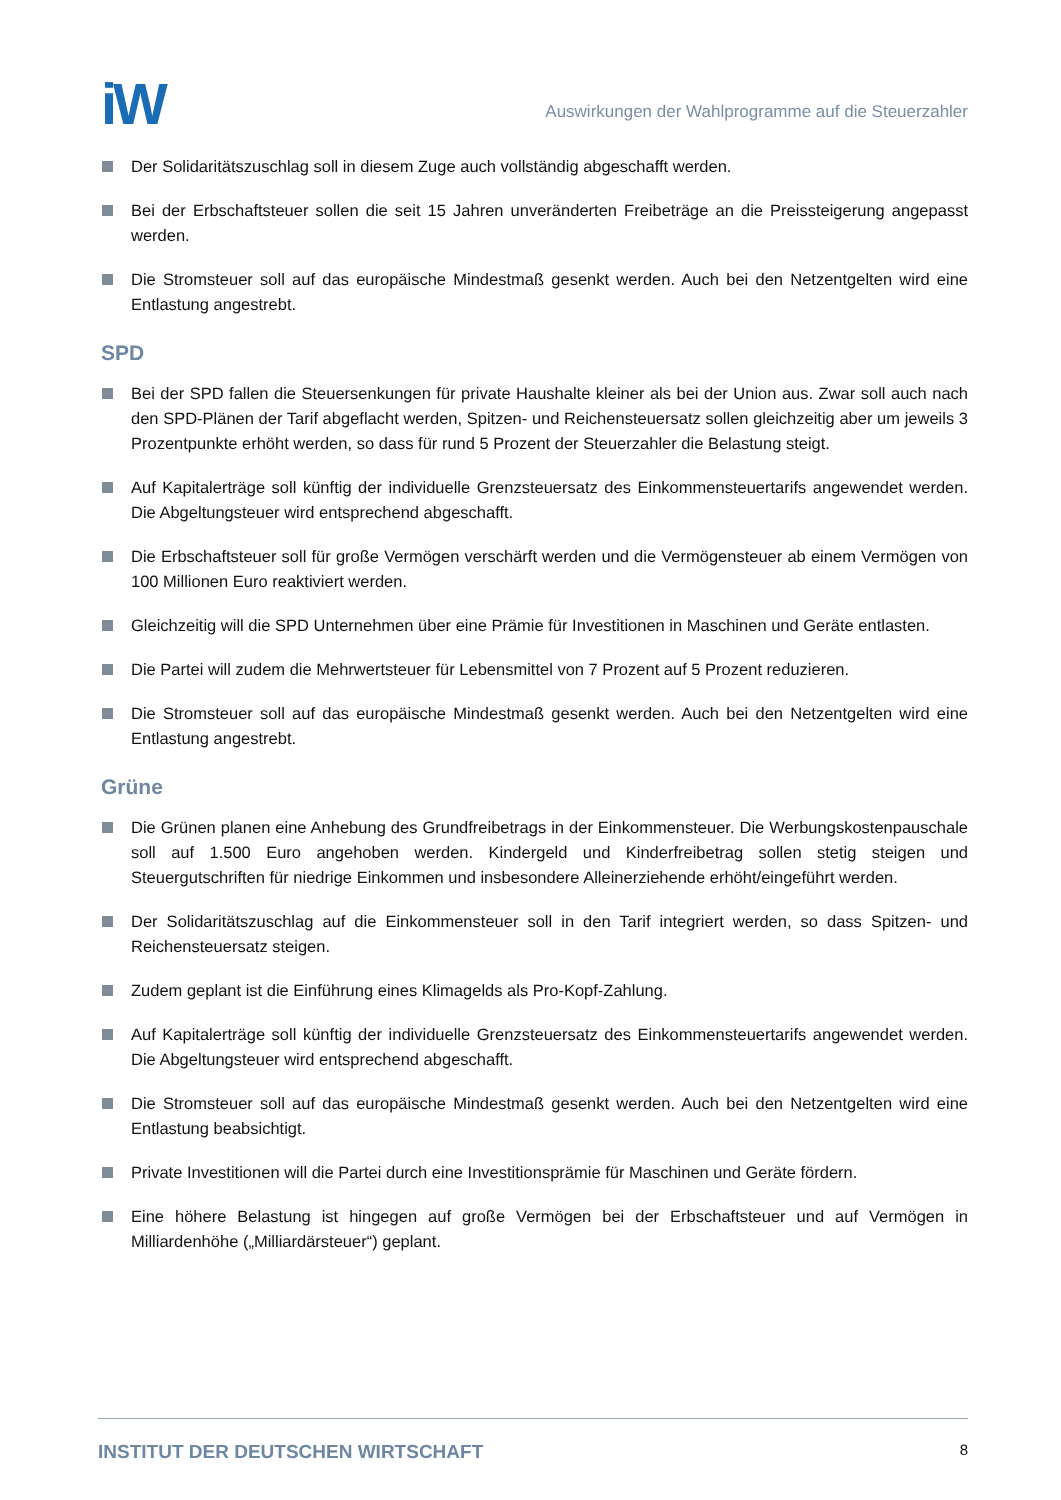iW
Auswirkungen der Wahlprogramme auf die Steuerzahler
Der Solidaritätszuschlag soll in diesem Zuge auch vollständig abgeschafft werden.
Bei der Erbschaftsteuer sollen die seit 15 Jahren unveränderten Freibeträge an die Preissteigerung angepasst werden.
Die Stromsteuer soll auf das europäische Mindestmaß gesenkt werden. Auch bei den Netzentgelten wird eine Entlastung angestrebt.
SPD
Bei der SPD fallen die Steuersenkungen für private Haushalte kleiner als bei der Union aus. Zwar soll auch nach den SPD-Plänen der Tarif abgeflacht werden, Spitzen- und Reichensteuersatz sollen gleichzeitig aber um jeweils 3 Prozentpunkte erhöht werden, so dass für rund 5 Prozent der Steuerzahler die Belastung steigt.
Auf Kapitalerträge soll künftig der individuelle Grenzsteuersatz des Einkommensteuertarifs angewendet werden. Die Abgeltungsteuer wird entsprechend abgeschafft.
Die Erbschaftsteuer soll für große Vermögen verschärft werden und die Vermögensteuer ab einem Vermögen von 100 Millionen Euro reaktiviert werden.
Gleichzeitig will die SPD Unternehmen über eine Prämie für Investitionen in Maschinen und Geräte entlasten.
Die Partei will zudem die Mehrwertsteuer für Lebensmittel von 7 Prozent auf 5 Prozent reduzieren.
Die Stromsteuer soll auf das europäische Mindestmaß gesenkt werden. Auch bei den Netzentgelten wird eine Entlastung angestrebt.
Grüne
Die Grünen planen eine Anhebung des Grundfreibetrags in der Einkommensteuer. Die Werbungskostenpauschale soll auf 1.500 Euro angehoben werden. Kindergeld und Kinderfreibetrag sollen stetig steigen und Steuergutschriften für niedrige Einkommen und insbesondere Alleinerziehende erhöht/eingeführt werden.
Der Solidaritätszuschlag auf die Einkommensteuer soll in den Tarif integriert werden, so dass Spitzen- und Reichensteuersatz steigen.
Zudem geplant ist die Einführung eines Klimagelds als Pro-Kopf-Zahlung.
Auf Kapitalerträge soll künftig der individuelle Grenzsteuersatz des Einkommensteuertarifs angewendet werden. Die Abgeltungsteuer wird entsprechend abgeschafft.
Die Stromsteuer soll auf das europäische Mindestmaß gesenkt werden. Auch bei den Netzentgelten wird eine Entlastung beabsichtigt.
Private Investitionen will die Partei durch eine Investitionsprämie für Maschinen und Geräte fördern.
Eine höhere Belastung ist hingegen auf große Vermögen bei der Erbschaftsteuer und auf Vermögen in Milliardenhöhe („Milliardärsteuer“) geplant.
INSTITUT DER DEUTSCHEN WIRTSCHAFT 8